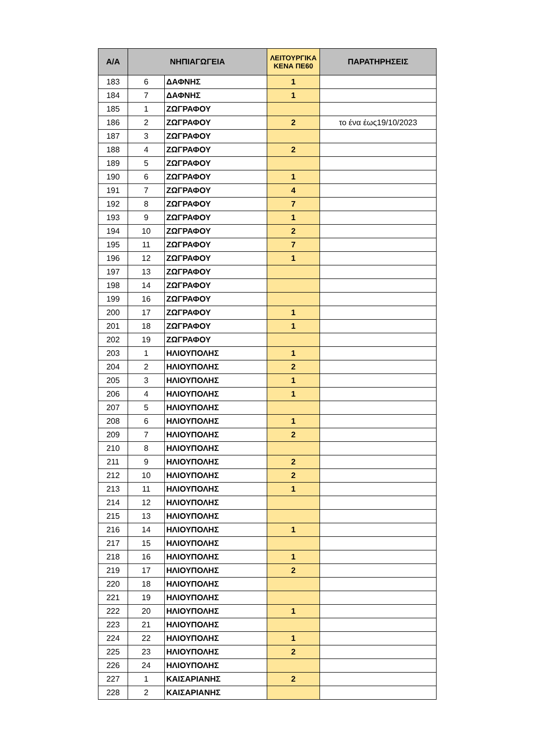| Α/Α | ΝΗΠΙΑΓΩΓΕΙΑ | | ΛΕΙΤΟΥΡΓΙΚΑ ΚΕΝΑ ΠΕ60 | ΠΑΡΑΤΗΡΗΣΕΙΣ |
| --- | --- | --- | --- | --- |
| 183 | 6 | ΔΑΦΝΗΣ | 1 | |
| 184 | 7 | ΔΑΦΝΗΣ | 1 | |
| 185 | 1 | ΖΩΓΡΑΦΟΥ | | |
| 186 | 2 | ΖΩΓΡΑΦΟΥ | 2 | το ένα έως19/10/2023 |
| 187 | 3 | ΖΩΓΡΑΦΟΥ | | |
| 188 | 4 | ΖΩΓΡΑΦΟΥ | 2 | |
| 189 | 5 | ΖΩΓΡΑΦΟΥ | | |
| 190 | 6 | ΖΩΓΡΑΦΟΥ | 1 | |
| 191 | 7 | ΖΩΓΡΑΦΟΥ | 4 | |
| 192 | 8 | ΖΩΓΡΑΦΟΥ | 7 | |
| 193 | 9 | ΖΩΓΡΑΦΟΥ | 1 | |
| 194 | 10 | ΖΩΓΡΑΦΟΥ | 2 | |
| 195 | 11 | ΖΩΓΡΑΦΟΥ | 7 | |
| 196 | 12 | ΖΩΓΡΑΦΟΥ | 1 | |
| 197 | 13 | ΖΩΓΡΑΦΟΥ | | |
| 198 | 14 | ΖΩΓΡΑΦΟΥ | | |
| 199 | 16 | ΖΩΓΡΑΦΟΥ | | |
| 200 | 17 | ΖΩΓΡΑΦΟΥ | 1 | |
| 201 | 18 | ΖΩΓΡΑΦΟΥ | 1 | |
| 202 | 19 | ΖΩΓΡΑΦΟΥ | | |
| 203 | 1 | ΗΛΙΟΥΠΟΛΗΣ | 1 | |
| 204 | 2 | ΗΛΙΟΥΠΟΛΗΣ | 2 | |
| 205 | 3 | ΗΛΙΟΥΠΟΛΗΣ | 1 | |
| 206 | 4 | ΗΛΙΟΥΠΟΛΗΣ | 1 | |
| 207 | 5 | ΗΛΙΟΥΠΟΛΗΣ | | |
| 208 | 6 | ΗΛΙΟΥΠΟΛΗΣ | 1 | |
| 209 | 7 | ΗΛΙΟΥΠΟΛΗΣ | 2 | |
| 210 | 8 | ΗΛΙΟΥΠΟΛΗΣ | | |
| 211 | 9 | ΗΛΙΟΥΠΟΛΗΣ | 2 | |
| 212 | 10 | ΗΛΙΟΥΠΟΛΗΣ | 2 | |
| 213 | 11 | ΗΛΙΟΥΠΟΛΗΣ | 1 | |
| 214 | 12 | ΗΛΙΟΥΠΟΛΗΣ | | |
| 215 | 13 | ΗΛΙΟΥΠΟΛΗΣ | | |
| 216 | 14 | ΗΛΙΟΥΠΟΛΗΣ | 1 | |
| 217 | 15 | ΗΛΙΟΥΠΟΛΗΣ | | |
| 218 | 16 | ΗΛΙΟΥΠΟΛΗΣ | 1 | |
| 219 | 17 | ΗΛΙΟΥΠΟΛΗΣ | 2 | |
| 220 | 18 | ΗΛΙΟΥΠΟΛΗΣ | | |
| 221 | 19 | ΗΛΙΟΥΠΟΛΗΣ | | |
| 222 | 20 | ΗΛΙΟΥΠΟΛΗΣ | 1 | |
| 223 | 21 | ΗΛΙΟΥΠΟΛΗΣ | | |
| 224 | 22 | ΗΛΙΟΥΠΟΛΗΣ | 1 | |
| 225 | 23 | ΗΛΙΟΥΠΟΛΗΣ | 2 | |
| 226 | 24 | ΗΛΙΟΥΠΟΛΗΣ | | |
| 227 | 1 | ΚΑΙΣΑΡΙΑΝΗΣ | 2 | |
| 228 | 2 | ΚΑΙΣΑΡΙΑΝΗΣ | | |